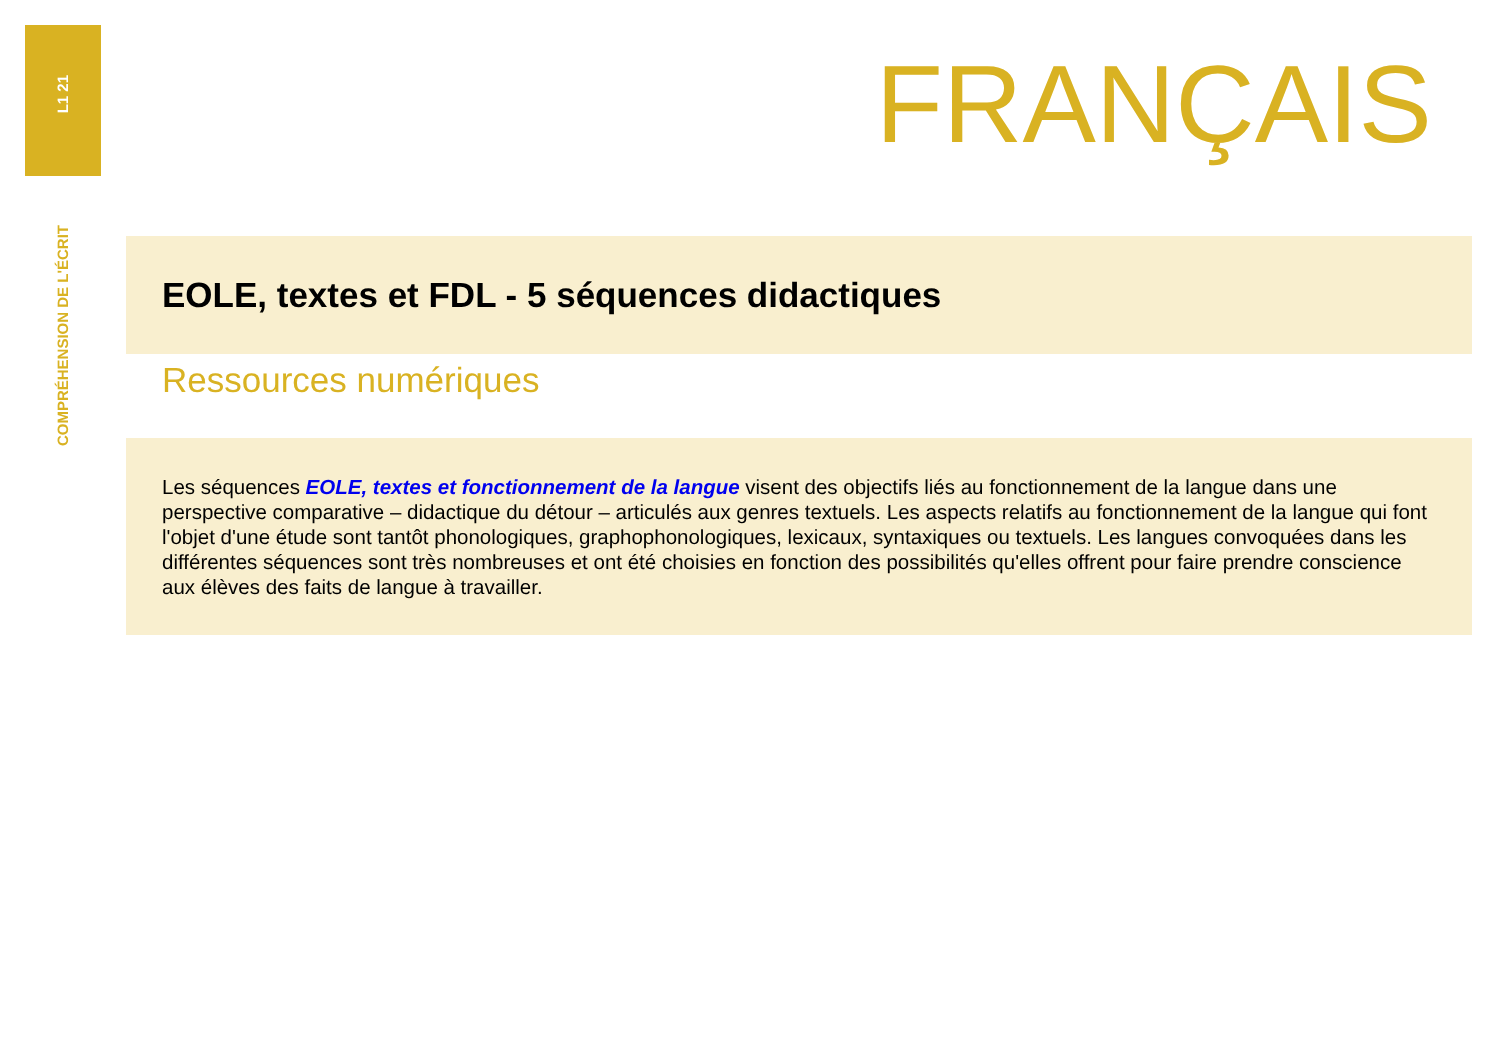L1 21
FRANÇAIS
COMPRÉHENSION DE L'ÉCRIT
EOLE, textes et FDL - 5 séquences didactiques
Ressources numériques
Les séquences EOLE, textes et fonctionnement de la langue visent des objectifs liés au fonctionnement de la langue dans une perspective comparative – didactique du détour – articulés aux genres textuels. Les aspects relatifs au fonctionnement de la langue qui font l'objet d'une étude sont tantôt phonologiques, graphophonologiques, lexicaux, syntaxiques ou textuels. Les langues convoquées dans les différentes séquences sont très nombreuses et ont été choisies en fonction des possibilités qu'elles offrent pour faire prendre conscience aux élèves des faits de langue à travailler.